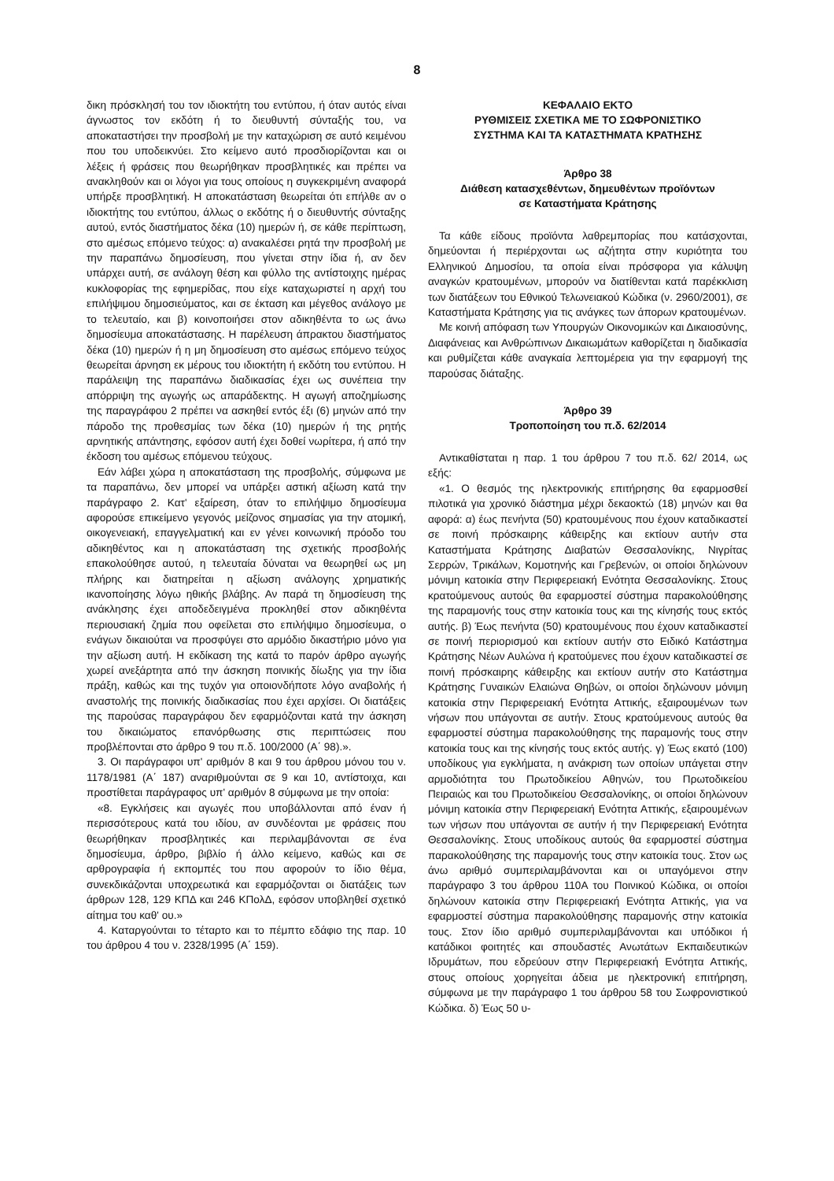8
δικη πρόσκλησή του τον ιδιοκτήτη του εντύπου, ή όταν αυτός είναι άγνωστος τον εκδότη ή το διευθυντή σύνταξής του, να αποκαταστήσει την προσβολή με την καταχώριση σε αυτό κειμένου που του υποδεικνύει. Στο κείμενο αυτό προσδιορίζονται και οι λέξεις ή φράσεις που θεωρήθηκαν προσβλητικές και πρέπει να ανακληθούν και οι λόγοι για τους οποίους η συγκεκριμένη αναφορά υπήρξε προσβλητική. Η αποκατάσταση θεωρείται ότι επήλθε αν ο ιδιοκτήτης του εντύπου, άλλως ο εκδότης ή ο διευθυντής σύνταξης αυτού, εντός διαστήματος δέκα (10) ημερών ή, σε κάθε περίπτωση, στο αμέσως επόμενο τεύχος: α) ανακαλέσει ρητά την προσβολή με την παραπάνω δημοσίευση, που γίνεται στην ίδια ή, αν δεν υπάρχει αυτή, σε ανάλογη θέση και φύλλο της αντίστοιχης ημέρας κυκλοφορίας της εφημερίδας, που είχε καταχωριστεί η αρχή του επιλήψιμου δημοσιεύματος, και σε έκταση και μέγεθος ανάλογο με το τελευταίο, και β) κοινοποιήσει στον αδικηθέντα το ως άνω δημοσίευμα αποκατάστασης. Η παρέλευση άπρακτου διαστήματος δέκα (10) ημερών ή η μη δημοσίευση στο αμέσως επόμενο τεύχος θεωρείται άρνηση εκ μέρους του ιδιοκτήτη ή εκδότη του εντύπου. Η παράλειψη της παραπάνω διαδικασίας έχει ως συνέπεια την απόρριψη της αγωγής ως απαράδεκτης. Η αγωγή αποζημίωσης της παραγράφου 2 πρέπει να ασκηθεί εντός έξι (6) μηνών από την πάροδο της προθεσμίας των δέκα (10) ημερών ή της ρητής αρνητικής απάντησης, εφόσον αυτή έχει δοθεί νωρίτερα, ή από την έκδοση του αμέσως επόμενου τεύχους.
Εάν λάβει χώρα η αποκατάσταση της προσβολής, σύμφωνα με τα παραπάνω, δεν μπορεί να υπάρξει αστική αξίωση κατά την παράγραφο 2. Κατ' εξαίρεση, όταν το επιλήψιμο δημοσίευμα αφορούσε επικείμενο γεγονός μείζονος σημασίας για την ατομική, οικογενειακή, επαγγελματική και εν γένει κοινωνική πρόοδο του αδικηθέντος και η αποκατάσταση της σχετικής προσβολής επακολούθησε αυτού, η τελευταία δύναται να θεωρηθεί ως μη πλήρης και διατηρείται η αξίωση ανάλογης χρηματικής ικανοποίησης λόγω ηθικής βλάβης. Αν παρά τη δημοσίευση της ανάκλησης έχει αποδεδειγμένα προκληθεί στον αδικηθέντα περιουσιακή ζημία που οφείλεται στο επιλήψιμο δημοσίευμα, ο ενάγων δικαιούται να προσφύγει στο αρμόδιο δικαστήριο μόνο για την αξίωση αυτή. Η εκδίκαση της κατά το παρόν άρθρο αγωγής χωρεί ανεξάρτητα από την άσκηση ποινικής δίωξης για την ίδια πράξη, καθώς και της τυχόν για οποιονδήποτε λόγο αναβολής ή αναστολής της ποινικής διαδικασίας που έχει αρχίσει. Οι διατάξεις της παρούσας παραγράφου δεν εφαρμόζονται κατά την άσκηση του δικαιώματος επανόρθωσης στις περιπτώσεις που προβλέπονται στο άρθρο 9 του π.δ. 100/2000 (Α΄ 98).».
3. Οι παράγραφοι υπ' αριθμόν 8 και 9 του άρθρου μόνου του ν. 1178/1981 (Α΄ 187) αναριθμούνται σε 9 και 10, αντίστοιχα, και προστίθεται παράγραφος υπ' αριθμόν 8 σύμφωνα με την οποία:
«8. Εγκλήσεις και αγωγές που υποβάλλονται από έναν ή περισσότερους κατά του ιδίου, αν συνδέονται με φράσεις που θεωρήθηκαν προσβλητικές και περιλαμβάνονται σε ένα δημοσίευμα, άρθρο, βιβλίο ή άλλο κείμενο, καθώς και σε αρθρογραφία ή εκπομπές του που αφορούν το ίδιο θέμα, συνεκδικάζονται υποχρεωτικά και εφαρμόζονται οι διατάξεις των άρθρων 128, 129 ΚΠΔ και 246 ΚΠολΔ, εφόσον υποβληθεί σχετικό αίτημα του καθ' ου.»
4. Καταργούνται το τέταρτο και το πέμπτο εδάφιο της παρ. 10 του άρθρου 4 του ν. 2328/1995 (Α΄ 159).
ΚΕΦΑΛΑΙΟ ΕΚΤΟ
ΡΥΘΜΙΣΕΙΣ ΣΧΕΤΙΚΑ ΜΕ ΤΟ ΣΩΦΡΟΝΙΣΤΙΚΟ
ΣΥΣΤΗΜΑ ΚΑΙ ΤΑ ΚΑΤΑΣΤΗΜΑΤΑ ΚΡΑΤΗΣΗΣ
Άρθρο 38
Διάθεση κατασχεθέντων, δημευθέντων προϊόντων
σε Καταστήματα Κράτησης
Τα κάθε είδους προϊόντα λαθρεμπορίας που κατάσχονται, δημεύονται ή περιέρχονται ως αζήτητα στην κυριότητα του Ελληνικού Δημοσίου, τα οποία είναι πρόσφορα για κάλυψη αναγκών κρατουμένων, μπορούν να διατίθενται κατά παρέκκλιση των διατάξεων του Εθνικού Τελωνειακού Κώδικα (ν. 2960/2001), σε Καταστήματα Κράτησης για τις ανάγκες των άπορων κρατουμένων.
Με κοινή απόφαση των Υπουργών Οικονομικών και Δικαιοσύνης, Διαφάνειας και Ανθρώπινων Δικαιωμάτων καθορίζεται η διαδικασία και ρυθμίζεται κάθε αναγκαία λεπτομέρεια για την εφαρμογή της παρούσας διάταξης.
Άρθρο 39
Τροποποίηση του π.δ. 62/2014
Αντικαθίσταται η παρ. 1 του άρθρου 7 του π.δ. 62/ 2014, ως εξής:
«1. Ο θεσμός της ηλεκτρονικής επιτήρησης θα εφαρμοσθεί πιλοτικά για χρονικό διάστημα μέχρι δεκαοκτώ (18) μηνών και θα αφορά: α) έως πενήντα (50) κρατουμένους που έχουν καταδικαστεί σε ποινή πρόσκαιρης κάθειρξης και εκτίουν αυτήν στα Καταστήματα Κράτησης Διαβατών Θεσσαλονίκης, Νιγρίτας Σερρών, Τρικάλων, Κομοτηνής και Γρεβενών, οι οποίοι δηλώνουν μόνιμη κατοικία στην Περιφερειακή Ενότητα Θεσσαλονίκης. Στους κρατούμενους αυτούς θα εφαρμοστεί σύστημα παρακολούθησης της παραμονής τους στην κατοικία τους και της κίνησής τους εκτός αυτής. β) Έως πενήντα (50) κρατουμένους που έχουν καταδικαστεί σε ποινή περιορισμού και εκτίουν αυτήν στο Ειδικό Κατάστημα Κράτησης Νέων Αυλώνα ή κρατούμενες που έχουν καταδικαστεί σε ποινή πρόσκαιρης κάθειρξης και εκτίουν αυτήν στο Κατάστημα Κράτησης Γυναικών Ελαιώνα Θηβών, οι οποίοι δηλώνουν μόνιμη κατοικία στην Περιφερειακή Ενότητα Αττικής, εξαιρουμένων των νήσων που υπάγονται σε αυτήν. Στους κρατούμενους αυτούς θα εφαρμοστεί σύστημα παρακολούθησης της παραμονής τους στην κατοικία τους και της κίνησής τους εκτός αυτής. γ) Έως εκατό (100) υποδίκους για εγκλήματα, η ανάκριση των οποίων υπάγεται στην αρμοδιότητα του Πρωτοδικείου Αθηνών, του Πρωτοδικείου Πειραιώς και του Πρωτοδικείου Θεσσαλονίκης, οι οποίοι δηλώνουν μόνιμη κατοικία στην Περιφερειακή Ενότητα Αττικής, εξαιρουμένων των νήσων που υπάγονται σε αυτήν ή την Περιφερειακή Ενότητα Θεσσαλονίκης. Στους υποδίκους αυτούς θα εφαρμοστεί σύστημα παρακολούθησης της παραμονής τους στην κατοικία τους. Στον ως άνω αριθμό συμπεριλαμβάνονται και οι υπαγόμενοι στην παράγραφο 3 του άρθρου 110Α του Ποινικού Κώδικα, οι οποίοι δηλώνουν κατοικία στην Περιφερειακή Ενότητα Αττικής, για να εφαρμοστεί σύστημα παρακολούθησης παραμονής στην κατοικία τους. Στον ίδιο αριθμό συμπεριλαμβάνονται και υπόδικοι ή κατάδικοι φοιτητές και σπουδαστές Ανωτάτων Εκπαιδευτικών Ιδρυμάτων, που εδρεύουν στην Περιφερειακή Ενότητα Αττικής, στους οποίους χορηγείται άδεια με ηλεκτρονική επιτήρηση, σύμφωνα με την παράγραφο 1 του άρθρου 58 του Σωφρονιστικού Κώδικα. δ) Έως 50 υ-